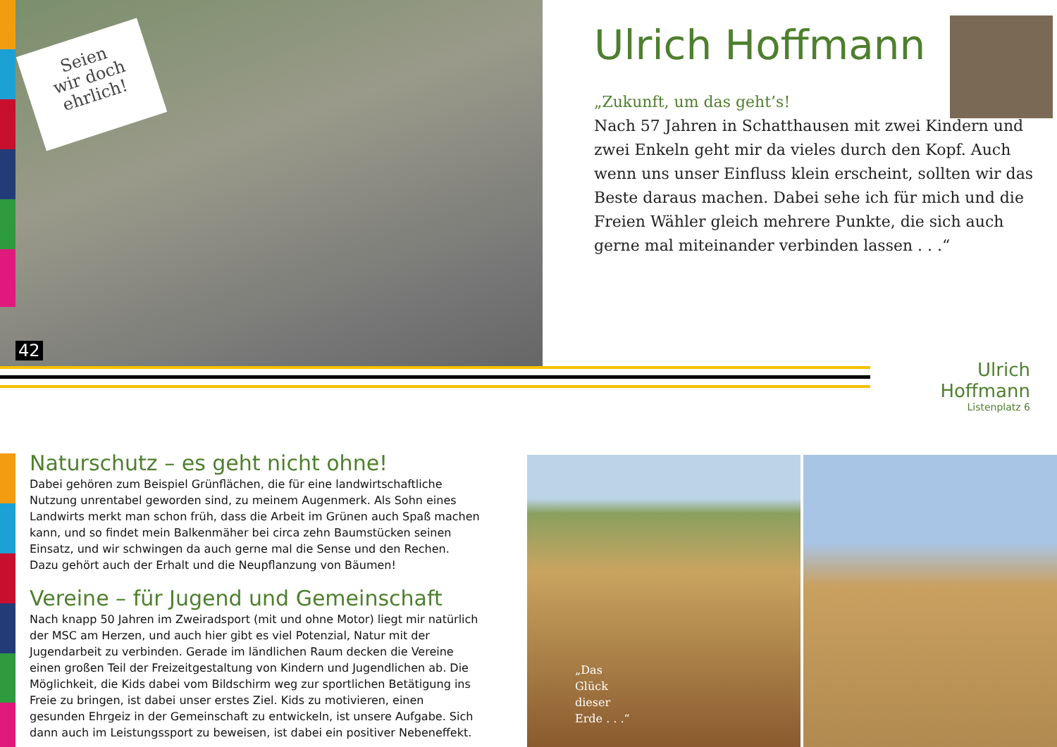Seien
wir doch
ehrlich!
42
Ulrich Hoffmann
„Zukunft, um das geht’s!
Nach 57 Jahren in Schatthausen mit zwei Kindern und zwei Enkeln geht mir da vieles durch den Kopf. Auch wenn uns unser Einfluss klein erscheint, sollten wir das Beste daraus machen. Dabei sehe ich für mich und die Freien Wähler gleich mehrere Punkte, die sich auch gerne mal miteinander verbinden lassen . . .“
Ulrich Hoffmann
Listenplatz 6
Naturschutz – es geht nicht ohne!
Dabei gehören zum Beispiel Grünflächen, die für eine landwirtschaftliche Nutzung unrentabel geworden sind, zu meinem Augenmerk. Als Sohn eines Landwirts merkt man schon früh, dass die Arbeit im Grünen auch Spaß machen kann, und so findet mein Balkenmäher bei circa zehn Baumstücken seinen Einsatz, und wir schwingen da auch gerne mal die Sense und den Rechen. Dazu gehört auch der Erhalt und die Neupflanzung von Bäumen!
Vereine – für Jugend und Gemeinschaft
Nach knapp 50 Jahren im Zweiradsport (mit und ohne Motor) liegt mir natürlich der MSC am Herzen, und auch hier gibt es viel Potenzial, Natur mit der Jugendarbeit zu verbinden. Gerade im ländlichen Raum decken die Vereine einen großen Teil der Freizeitgestaltung von Kindern und Jugendlichen ab. Die Möglichkeit, die Kids dabei vom Bildschirm weg zur sportlichen Betätigung ins Freie zu bringen, ist dabei unser erstes Ziel. Kids zu motivieren, einen gesunden Ehrgeiz in der Gemeinschaft zu entwickeln, ist unsere Aufgabe. Sich dann auch im Leistungssport zu beweisen, ist dabei ein positiver Nebeneffekt.
„Das
Glück
dieser
Erde . . .“